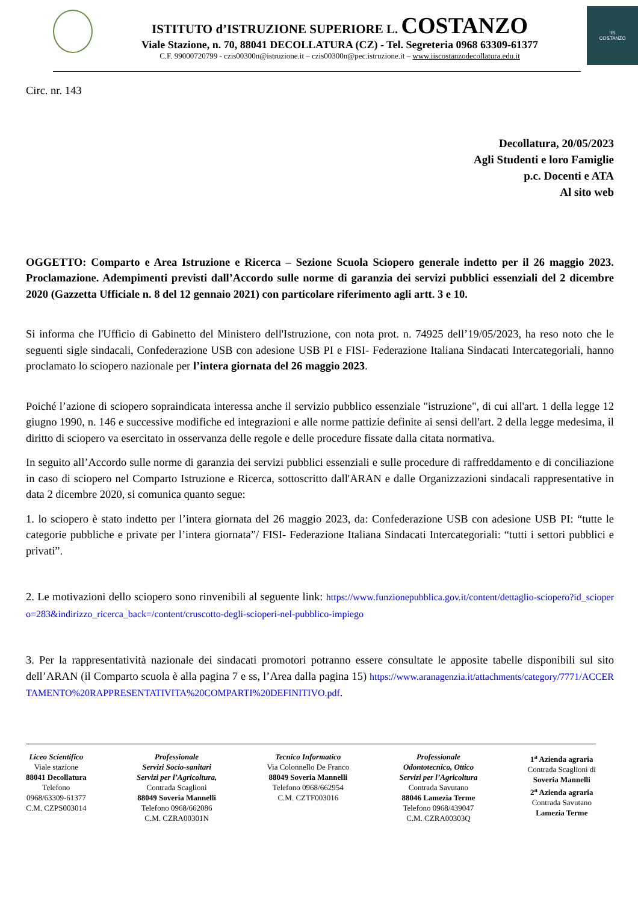ISTITUTO d’ISTRUZIONE SUPERIORE L. COSTANZO
Viale Stazione, n. 70, 88041 DECOLLATURA (CZ) - Tel. Segreteria 0968 63309-61377
C.F. 99000720799 - czis00300n@istruzione.it – czis00300n@pec.istruzione.it – www.iiscostanzodecollatura.edu.it
IIS
COSTANZO
Circ. nr. 143
Decollatura, 20/05/2023
Agli Studenti e loro Famiglie
p.c. Docenti e ATA
Al sito web
OGGETTO: Comparto e Area Istruzione e Ricerca – Sezione Scuola Sciopero generale indetto per il 26 maggio 2023. Proclamazione. Adempimenti previsti dall’Accordo sulle norme di garanzia dei servizi pubblici essenziali del 2 dicembre 2020 (Gazzetta Ufficiale n. 8 del 12 gennaio 2021) con particolare riferimento agli artt. 3 e 10.
Si informa che l'Ufficio di Gabinetto del Ministero dell'Istruzione, con nota prot. n. 74925 dell’19/05/2023, ha reso noto che le seguenti sigle sindacali, Confederazione USB con adesione USB PI e FISI- Federazione Italiana Sindacati Intercategoriali, hanno proclamato lo sciopero nazionale per l’intera giornata del 26 maggio 2023.
Poiché l’azione di sciopero sopraindicata interessa anche il servizio pubblico essenziale "istruzione", di cui all'art. 1 della legge 12 giugno 1990, n. 146 e successive modifiche ed integrazioni e alle norme pattizie definite ai sensi dell'art. 2 della legge medesima, il diritto di sciopero va esercitato in osservanza delle regole e delle procedure fissate dalla citata normativa.
In seguito all’Accordo sulle norme di garanzia dei servizi pubblici essenziali e sulle procedure di raffreddamento e di conciliazione in caso di sciopero nel Comparto Istruzione e Ricerca, sottoscritto dall'ARAN e dalle Organizzazioni sindacali rappresentative in data 2 dicembre 2020, si comunica quanto segue:
1. lo sciopero è stato indetto per l’intera giornata del 26 maggio 2023, da: Confederazione USB con adesione USB PI: “tutte le categorie pubbliche e private per l’intera giornata”/ FISI- Federazione Italiana Sindacati Intercategoriali: “tutti i settori pubblici e privati”.
2. Le motivazioni dello sciopero sono rinvenibili al seguente link: https://www.funzionepubblica.gov.it/content/dettaglio-sciopero?id_sciopero=283&indirizzo_ricerca_back=/content/cruscotto-degli-scioperi-nel-pubblico-impiego
3. Per la rappresentatività nazionale dei sindacati promotori potranno essere consultate le apposite tabelle disponibili sul sito dell’ARAN (il Comparto scuola è alla pagina 7 e ss, l’Area dalla pagina 15) https://www.aranagenzia.it/attachments/category/7771/ACCERTAMENTO%20RAPPRESENTATIVITA%20COMPARTI%20DEFINITIVO.pdf.
Liceo Scientifico
Viale stazione
88041 Decollatura
Telefono
0968/63309-61377
C.M. CZPS003014
Professionale
Servizi Socio-sanitari
Servizi per l’Agricoltura,
Contrada Scaglioni
88049 Soveria Mannelli
Telefono 0968/662086
C.M. CZRA00301N
Tecnico Informatico
Via Colonnello De Franco
88049 Soveria Mannelli
Telefono 0968/662954
C.M. CZTF003016
Professionale
Odontotecnico, Ottico
Servizi per l’Agricoltura
Contrada Savutano
88046 Lamezia Terme
Telefono 0968/439047
C.M. CZRA00303Q
1<sup>a</sup> Azienda agraria
Contrada Scaglioni di
Soveria Mannelli
2<sup>a</sup> Azienda agraria
Contrada Savutano
Lamezia Terme